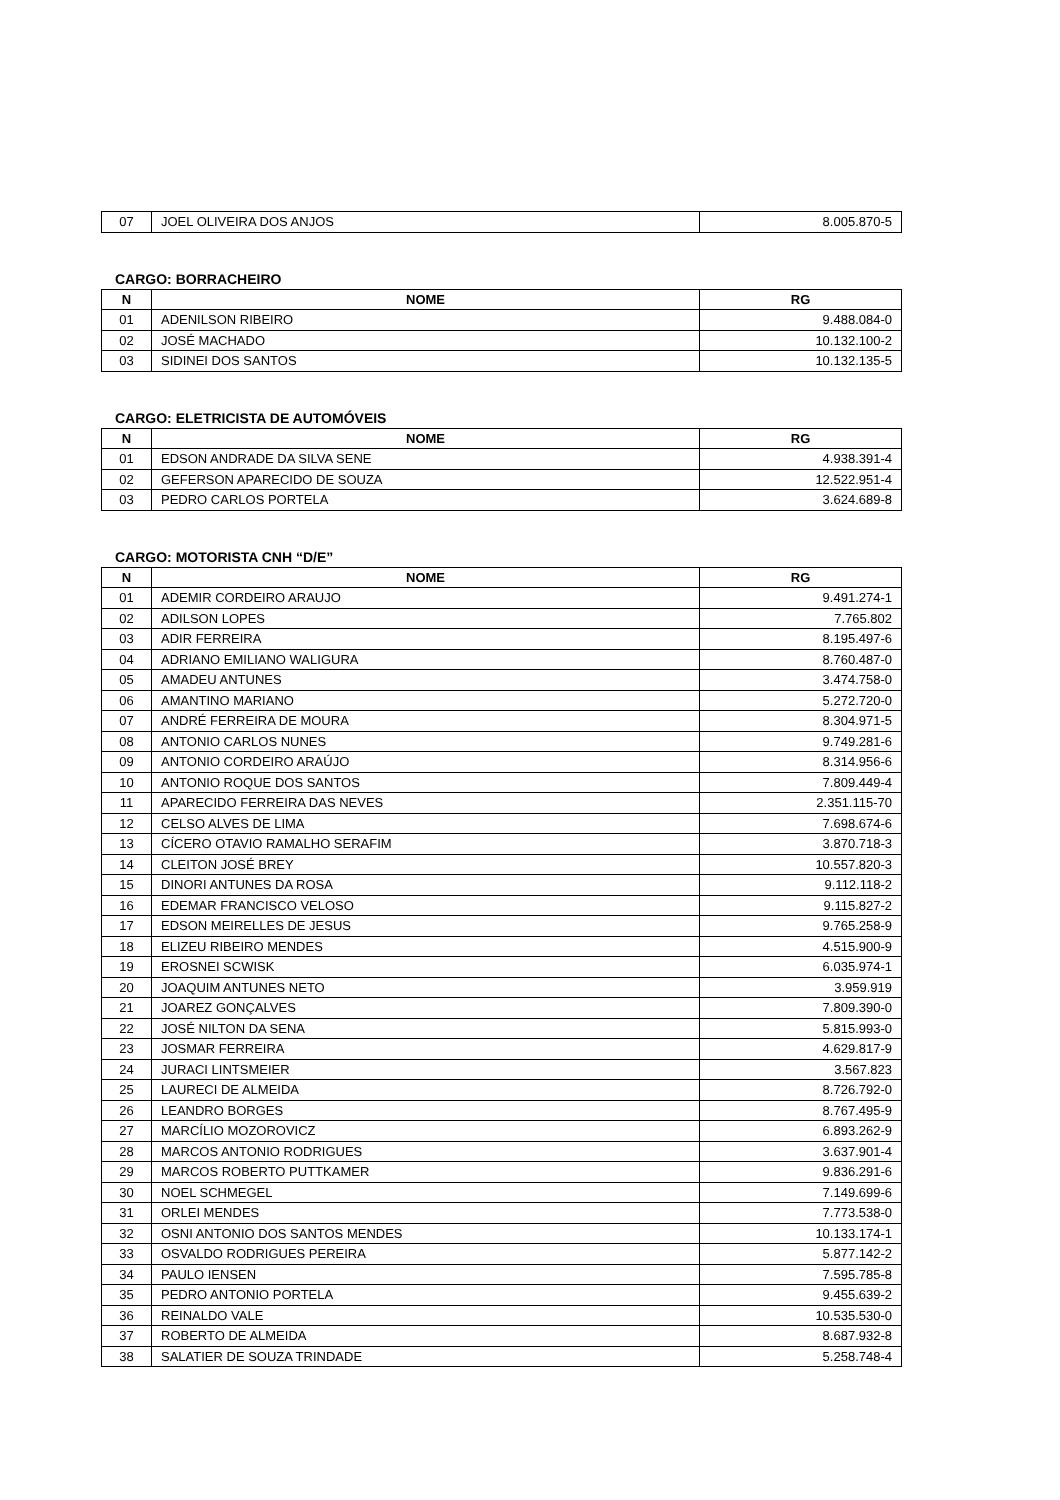| 07 | JOEL OLIVEIRA DOS ANJOS | 8.005.870-5 |
CARGO: BORRACHEIRO
| N | NOME | RG |
| --- | --- | --- |
| 01 | ADENILSON RIBEIRO | 9.488.084-0 |
| 02 | JOSÉ MACHADO | 10.132.100-2 |
| 03 | SIDINEI DOS SANTOS | 10.132.135-5 |
CARGO: ELETRICISTA DE AUTOMÓVEIS
| N | NOME | RG |
| --- | --- | --- |
| 01 | EDSON ANDRADE DA SILVA SENE | 4.938.391-4 |
| 02 | GEFERSON APARECIDO DE SOUZA | 12.522.951-4 |
| 03 | PEDRO CARLOS PORTELA | 3.624.689-8 |
CARGO: MOTORISTA CNH “D/E”
| N | NOME | RG |
| --- | --- | --- |
| 01 | ADEMIR CORDEIRO ARAUJO | 9.491.274-1 |
| 02 | ADILSON LOPES | 7.765.802 |
| 03 | ADIR FERREIRA | 8.195.497-6 |
| 04 | ADRIANO EMILIANO WALIGURA | 8.760.487-0 |
| 05 | AMADEU ANTUNES | 3.474.758-0 |
| 06 | AMANTINO MARIANO | 5.272.720-0 |
| 07 | ANDRÉ FERREIRA DE MOURA | 8.304.971-5 |
| 08 | ANTONIO CARLOS NUNES | 9.749.281-6 |
| 09 | ANTONIO CORDEIRO ARAÚJO | 8.314.956-6 |
| 10 | ANTONIO ROQUE DOS SANTOS | 7.809.449-4 |
| 11 | APARECIDO FERREIRA DAS NEVES | 2.351.115-70 |
| 12 | CELSO ALVES DE LIMA | 7.698.674-6 |
| 13 | CÍCERO OTAVIO RAMALHO SERAFIM | 3.870.718-3 |
| 14 | CLEITON JOSÉ BREY | 10.557.820-3 |
| 15 | DINORI ANTUNES DA ROSA | 9.112.118-2 |
| 16 | EDEMAR FRANCISCO VELOSO | 9.115.827-2 |
| 17 | EDSON MEIRELLES DE JESUS | 9.765.258-9 |
| 18 | ELIZEU RIBEIRO MENDES | 4.515.900-9 |
| 19 | EROSNEI SCWISK | 6.035.974-1 |
| 20 | JOAQUIM ANTUNES NETO | 3.959.919 |
| 21 | JOAREZ GONÇALVES | 7.809.390-0 |
| 22 | JOSÉ NILTON DA SENA | 5.815.993-0 |
| 23 | JOSMAR FERREIRA | 4.629.817-9 |
| 24 | JURACI LINTSMEIER | 3.567.823 |
| 25 | LAURECI DE ALMEIDA | 8.726.792-0 |
| 26 | LEANDRO BORGES | 8.767.495-9 |
| 27 | MARCÍLIO MOZOROVICZ | 6.893.262-9 |
| 28 | MARCOS ANTONIO RODRIGUES | 3.637.901-4 |
| 29 | MARCOS ROBERTO PUTTKAMER | 9.836.291-6 |
| 30 | NOEL SCHMEGEL | 7.149.699-6 |
| 31 | ORLEI MENDES | 7.773.538-0 |
| 32 | OSNI ANTONIO DOS SANTOS MENDES | 10.133.174-1 |
| 33 | OSVALDO RODRIGUES PEREIRA | 5.877.142-2 |
| 34 | PAULO IENSEN | 7.595.785-8 |
| 35 | PEDRO ANTONIO PORTELA | 9.455.639-2 |
| 36 | REINALDO VALE | 10.535.530-0 |
| 37 | ROBERTO DE ALMEIDA | 8.687.932-8 |
| 38 | SALATIER DE SOUZA TRINDADE | 5.258.748-4 |